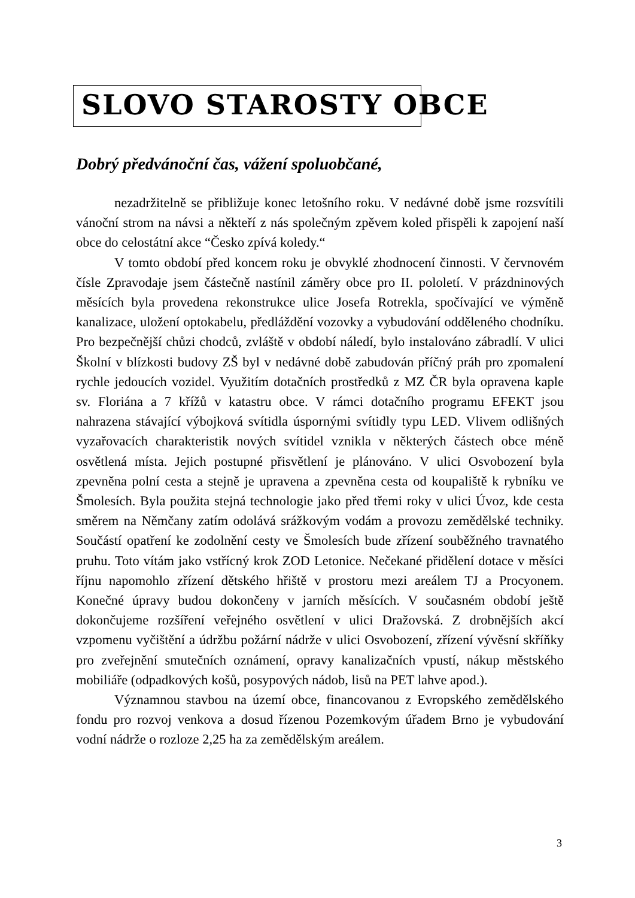SLOVO STAROSTY OBCE
Dobrý předvánoční čas, vážení spoluobčané,
nezadržitelně se přibližuje konec letošního roku. V nedávné době jsme rozsvítili vánoční strom na návsi a někteří z nás společným zpěvem koled přispěli k zapojení naší obce do celostátní akce “Česko zpívá koledy.“
V tomto období před koncem roku je obvyklé zhodnocení činnosti. V červnovém čísle Zpravodaje jsem částečně nastínil záměry obce pro II. pololetí. V prázdninových měsících byla provedena rekonstrukce ulice Josefa Rotrekla, spočívající ve výměně kanalizace, uložení optokabelu, předláždění vozovky a vybudování odděleného chodníku. Pro bezpečnější chůzi chodců, zvláště v období náledí, bylo instalováno zábradlí. V ulici Školní v blízkosti budovy ZŠ byl v nedávné době zabudován příčný práh pro zpomalení rychle jedoucích vozidel. Využitím dotačních prostředků z MZ ČR byla opravena kaple sv. Floriána a 7 křížů v katastru obce. V rámci dotačního programu EFEKT jsou nahrazena stávající výbojková svítidla úspornými svítidly typu LED. Vlivem odlišných vyzařovacích charakteristik nových svítidel vznikla v některých částech obce méně osvětlená místa. Jejich postupné přisvětlení je plánováno. V ulici Osvobození byla zpevněna polní cesta a stejně je upravena a zpevněna cesta od koupaliště k rybníku ve Šmolesích. Byla použita stejná technologie jako před třemi roky v ulici Úvoz, kde cesta směrem na Němčany zatím odolává srážkovým vodám a provozu zemědělské techniky. Součástí opatření ke zodolnění cesty ve Šmolesích bude zřízení souběžného travnatého pruhu. Toto vítám jako vstřícný krok ZOD Letonice. Nečekané přidělení dotace v měsíci říjnu napomohlo zřízení dětského hřiště v prostoru mezi areálem TJ a Procyonem. Konečné úpravy budou dokončeny v jarních měsících. V současném období ještě dokončujeme rozšíření veřejného osvětlení v ulici Dražovská. Z drobnějších akcí vzpomenu vyčištění a údržbu požární nádrže v ulici Osvobození, zřízení vývěsní skříňky pro zveřejnění smutečních oznámení, opravy kanalizačních vpustí, nákup městského mobiliáře (odpadkových košů, posypových nádob, lisů na PET lahve apod.).
Významnou stavbou na území obce, financovanou z Evropského zemědělského fondu pro rozvoj venkova a dosud řízenou Pozemkovým úřadem Brno je vybudování vodní nádrže o rozloze 2,25 ha za zemědělským areálem.
3